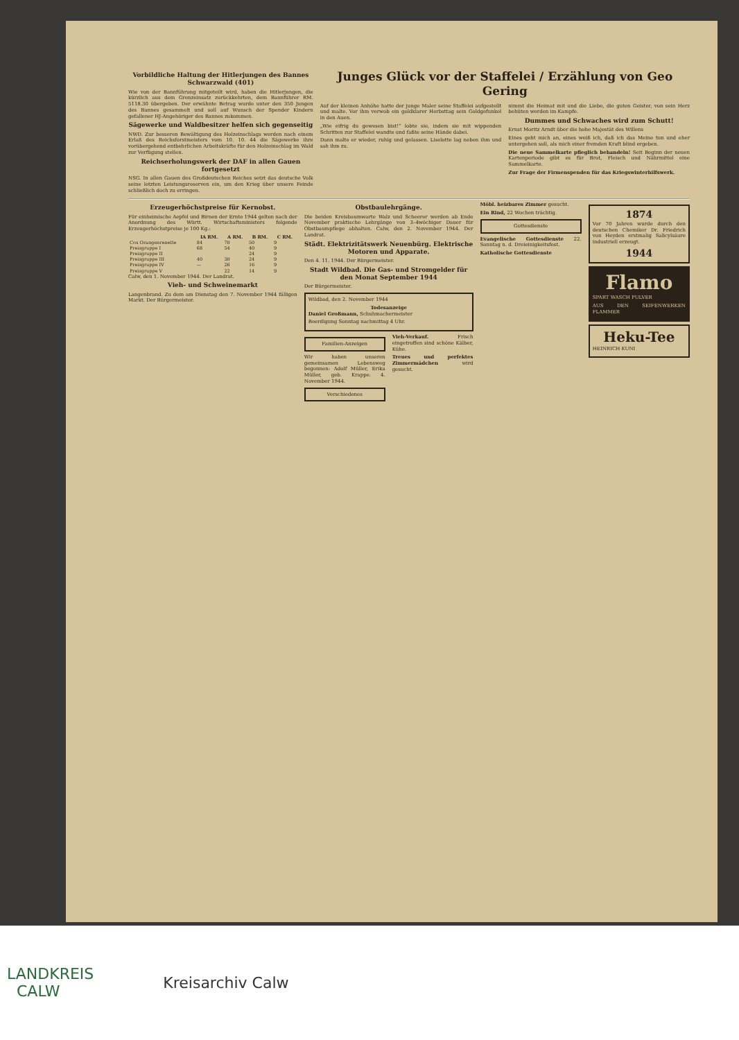Vorbildliche Haltung der Hitlerjungen des Bannes Schwarzwald (401)
Wie von der Bannführung mitgeteilt wird, haben die Hitlerjungen, die kürzlich aus dem Grenzeinsatz zurückkehrten, dem Bannführer RM. 5118.30 übergeben. Der erwähnte Betrag wurde unter den 350 Jungen des Bannes gesammelt und soll auf Wunsch der Spender Kindern gefallener HJ-Angehöriger des Bannes zukommen.
Sägewerke und Waldbesitzer helfen sich gegenseitig
NWD. Zur besseren Bewältigung des Holzeinschlags werden nach einem Erlaß des Reichsforstmeisters vom 10. 10. 44 die Sägewerke ihre vorübergehend entbehrlichen Arbeitskräfte für den Holzeinschlag im Wald zur Verfügung stellen.
Reichserholungswerk der DAF in allen Gauen fortgesetzt
NSG. In allen Gauen des Großdeutschen Reiches setzt das deutsche Volk seine letzten Leistungsreserven ein, um den Krieg über unsere Feinde schließlich doch zu erringen.
Junges Glück vor der Staffelei / Erzählung von Geo Gering
Auf der kleinen Anhöhe hatte der junge Maler seine Staffelei aufgestellt und malte. Vor ihm verwob ein goldklarer Herbsttag sein Goldgefunkel in den Auen.
„Wie eifrig du gewesen bist!“ lobte sie, indem sie mit wippenden Schritten zur Staffelei wandte und faßte seine Hände dabei.
Dann malte er wieder, ruhig und gelassen. Liselotte lag neben ihm und sah ihm zu.
nimmt die Heimat mit und die Liebe, die guten Geister, von sein Herz behüten werden im Kampfe.
Dummes und Schwaches wird zum Schutt!
Ernst Moritz Arndt über die hohe Majestät des Willens
Eines geht mich an, eines weiß ich, daß ich das Meine tun und eher untergehen soll, als mich einer fremden Kraft blind ergeben.
Die neue Sammelkarte pfleglich behandeln! Seit Beginn der neuen Kartenperiode gibt es für Brot, Fleisch und Nährmittel eine Sammelkarte.
Zur Frage der Firmenspenden für das Kriegswinterhilfswerk.
Erzeugerhöchstpreise für Kernobst.
Für einheimische Aepfel und Birnen der Ernte 1944 gelten nach der Anordnung des Württ. Wirtschaftsministers folgende Erzeugerhöchstpreise je 100 Kg.:
| | IA RM. | A RM. | B RM. | C RM. |
| --- | --- | --- | --- | --- |
| Cox Orangenrenette | 84 | 70 | 50 | 9 |
| Preisgruppe I | 68 | 54 | 40 | 9 |
| Preisgruppe II | | | 24 | 9 |
| Preisgruppe III | 40 | 30 | 24 | 9 |
| Preisgruppe IV | — | 26 | 16 | 9 |
| Preisgruppe V | | 22 | 14 | 9 |
Calw, den 1. November 1944. Der Landrat.
Vieh- und Schweinemarkt
Langenbrand. Zu dem am Dienstag den 7. November 1944 fälligen Markt. Der Bürgermeister.
Obstbaulehrgänge.
Die beiden Kreisbaumwarte Walz und Scheerer werden ab Ende November praktische Lehrgänge von 3–4wöchiger Dauer für Obstbaumpflege abhalten. Calw, den 2. November 1944. Der Landrat.
Städt. Elektrizitätswerk Neuenbürg. Elektrische Motoren und Apparate.
Den 4. 11. 1944. Der Bürgermeister.
Stadt Wildbad. Die Gas- und Stromgelder für den Monat September 1944
Der Bürgermeister.
Wildbad, den 2. November 1944
Todesanzeige
Daniel Großmann, Schuhmachermeister
Beerdigung Sonntag nachmittag 4 Uhr.
Familien-Anzeigen
Wir haben unseren gemeinsamen Lebensweg begonnen: Adolf Müller, Erika Müller, geb. Krappe. 4. November 1944.
Verschiedenes
Vieh-Verkauf. Frisch eingetroffen sind schöne Kälber, Kühe.
Treues und perfektes Zimmermädchen wird gesucht.
Möbl. heizbares Zimmer gesucht.
Ein Rind, 22 Wochen trächtig.
Gottesdienste
Evangelische Gottesdienste 22. Sonntag n. d. Dreieinigkeitsfest.
Katholische Gottesdienste
1874
Vor 70 Jahren wurde durch den deutschen Chemiker Dr. Friedrich von Heyden erstmalig Salicylsäure industriell erzeugt.
1944
Flamo
SPART WASCH PULVER
AUS DEN SEIFENWERKEN FLAMMER
Heku-Tee
HEINRICH KUNI
LANDKREIS
CALW
Kreisarchiv Calw